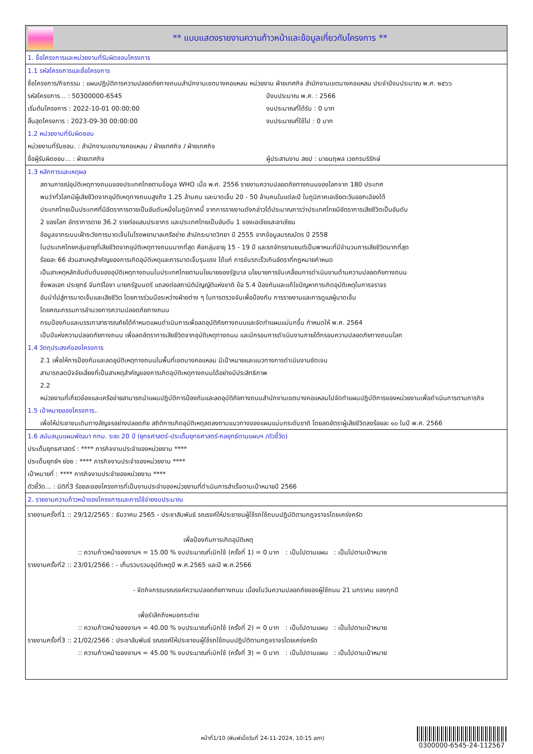** แบบแสดงรายงานความก้าวหน้าและข้อมูลเกี่ยวกับโครงการ **
1. ชื่อโครงการและหน่วยงานที่รับผิดชอบโครงการ
1.1 รหัสโครงการและชื่อโครงการ
ชื่อโครงการ/กิจกรรม : แผนปฏิบัติการความปลอดภัยทางถนนสำนักงานเขตบางคอแหลม หน่วยงาน ฝ่ายเทศกิจ สำนักงานเขตบางคอแหลม ประจำปีงบประมาณ พ.ศ. ๒๕๖๖
รหัสโครงการ... : 50300000-6545
เริ่มต้นโครงการ : 2022-10-01 00:00:00
สิ้นสุดโครงการ : 2023-09-30 00:00:00
ปีงบประมาณ พ.ศ. : 2566
งบประมาณที่ได้รับ : 0 บาท
งบประมาณที่ใช้ไป : 0 บาท
1.2 หน่วยงานที่รับผิดชอบ
หน่วยงานที่รับชอบ. : สำนักงานเขตบางคอแหลม / ฝ่ายเทศกิจ / ฝ่ายเทศกิจ
ชื่อผู้รับผิดชอบ... : ฝ่ายเทศกิจ
ผู้ประสานงาน สยป : นายนฤพล เวชกรบริรักษ์
1.3 หลักการและเหตุผล
สถานการณ์อุบัติเหตุทางถนนของประเทศไทยตามข้อมูล WHO เมื่อ พ.ศ. 2556 รายงานความปลอดภัยทางถนนของโลกจาก 180 ประเทศ
พบว่าทั่วโลกมีผู้เสียชีวิตจากอุบัติเหตุทางถนนสูงถึง 1.25 ล้านคน และบาดเจ็บ 20 - 50 ล้านคนในแต่ละปี ในภูมิภาคเอเชียตะวันออกเฉียงใต้
ประเทศไทยเป็นประเทศที่มีอัตราการตายเป็นอันดับหนึ่งในภูมิภาคนี้ จากการรายงานดังกล่าวได้ประมาณการว่าประเทศไทยมีอัตราการเสียชีวิตเป็นอันดับ
2 ของโลก อัตราการตาย 36.2 รายต่อแสนประชากร และประเทศไทยเป็นอันดับ 1 ของเอเชียและอาเซียน
ข้อมูลจากระบบเฝ้าระวังการบาดเจ็บในโรงพยาบาลเครือข่าย สำนักระบาดวิทยา ปี 2555 จากข้อมูลมรณบัตร ปี 2558
ในประเทศไทยกลุ่มอายุที่เสียชีวิตจากอุบัติเหตุทางถนนมากที่สุด คือกลุ่มอายุ 15 - 19 ปี และรถจักรยานยนต์เป็นพาหนะที่มีจำนวนการเสียชีวิตมากที่สุด
ร้อยละ 66 ส่วนสาเหตุสำคัญของการเกิดอุบัติเหตุและการบาดเจ็บรุนแรง ได้แก่ การขับรถเร็วเกินอัตราที่กฎหมายกำหนด
เป็นสาเหตุหลักอันดับต้นของอุบัติเหตุทางถนนในประเทศไทยตามนโยบายของรัฐบาล นโยบายการขับเคลื่อนการดำเนินงานด้านความปลอดภัยทางถนน
ซึ่งพลเอก ประยุทธ์ จันทร์โอชา นายกรัฐมนตรี แถลงต่อสภานิติบัญญัติแห่งชาติ ข้อ 5.4 ป้องกันและแก้ไขปัญหาการเกิดอุบัติเหตุในการจราจร
อันนำไปสู่การบาดเจ็บและเสียชีวิต โดยการร่วมมือระหว่างฝ่ายต่าง ๆ ในการตรวจจับเพื่อป้องกัน การรายงานและการดูแลผู้บาดเจ็บ
โดยคณะกรรมการอำนวยการความปลอดภัยทางถนน
กรมป้องกันและบรรเทาสาธารณภัยได้กำหนดแผนดำเนินการเพื่อลดอุบัติภัยทางถนนและจัดทำแผนแม่บทขึ้น กำหนดให้ พ.ศ. 2564
เป็นปีแห่งความปลอดภัยทางถนน เพื่อลดอัตราการเสียชีวิตจากอุบัติเหตุทางถนน และมีกรอบการดำเนินงานภายใต้กรอบความปลอดภัยทางถนนโลก
1.4 วัตถุประสงค์ของโครงการ
2.1 เพื่อให้การป้องกันและลดอุบัติเหตุทางถนนในพื้นที่เขตบางคอแหลม มีเป้าหมายและแนวทางการดำเนินงานชัดเจน
สามารถลดปัจจัยเสี่ยงที่เป็นสาเหตุสำคัญของการเกิดอุบัติเหตุทางถนนได้อย่างมีประสิทธิภาพ
2.2
หน่วยงานที่เกี่ยวข้องและเครือข่ายสามารถนำแผนปฏิบัติการป้องกันและลดอุบัติภัยทางถนนสำนักงานเขตบางคอแหลมไปจัดทำแผนปฏิบัติการของหน่วยงานเพื่อดำเนินการตามภารกิจ
1.5 เป้าหมายของโครงการ..
เพื่อให้ประชาชนเดินทางสัญจรอย่างปลอดภัย สถิติการเกิดอุบัติเหตุลดลงตามแนวทางของแผนแม่บทระดับชาติ โดยลดอัตราผู้เสียชีวิตลงร้อยละ ๑๐ ในปี พ.ศ. 2566
1.6 สนับสนุนแผนพัฒนา กทม. ระยะ 20 ปี (ยุทธศาสตร์-ประเด็นยุทธศาสตร์-กลยุทธ์ตามแผนฯ /ตัวชี้วัด)
ประเด็นยุทธศาสตร์ : **** ภารกิจงานประจำของหน่วยงาน ****
ประเด็นยุทธ์ฯ ย่อย : **** ภารกิจงานประจำของหน่วยงาน ****
เป้าหมายที่ : **** ภารกิจงานประจำของหน่วยงาน ****
ตัวชี้วัด... : มิติที่3 ร้อยละของโครงการที่เป็นงานประจำของหน่วยงานที่ดำเนินการสำเร็จตามเป้าหมายปี 2566
2. รายงานความก้าวหน้าของโครงการและการใช้จ่ายงบประมาณ
รายงานครั้งที่1 :: 29/12/2565 : ธันวาคม 2565 - ประชาสัมพันธ์ รณรงค์ให้ประชาชนผู้ใช้รถใช้ถนนปฏิบัติตามกฎจราจรโดยเคร่งครัด
เพื่อป้องกันการเกิดอุบัติเหตุ
:: ความก้าวหน้าของงานฯ = 15.00 % งบประมาณที่เบิกใช้ (ครั้งที่ 1) = 0 บาท : เป็นไปตามแผน : เป็นไปตามเป้าหมาย
รายงานครั้งที่2 :: 23/01/2566 : - เก็บรวบรวมอุบัติเหตุปี พ.ศ.2565 และปี พ.ศ.2566
- จัดกิจกรรมรณรงค์ความปลอดภัยทางถนน เนื่องในวันความปลอดภัยของผู้ใช้ถนน 21 มกราคม ของทุกปี
เพื่อรำลึกถึงหมอกระต่าย
:: ความก้าวหน้าของงานฯ = 40.00 % งบประมาณที่เบิกใช้ (ครั้งที่ 2) = 0 บาท : เป็นไปตามแผน : เป็นไปตามเป้าหมาย
รายงานครั้งที่3 :: 21/02/2566 : ประชาสัมพันธ์ รณรงค์ให้ประชาชนผู้ใช้รถใช้ถนนปฏิบัติตามกฎจราจรโดยเคร่งครัด
:: ความก้าวหน้าของงานฯ = 45.00 % งบประมาณที่เบิกใช้ (ครั้งที่ 3) = 0 บาท : เป็นไปตามแผน : เป็นไปตามเป้าหมาย
หน้าที่1/10 (พิมพ์เมื่อวันที่ 24-11-2024, 10:15 am)
0300000-6545-24-112567